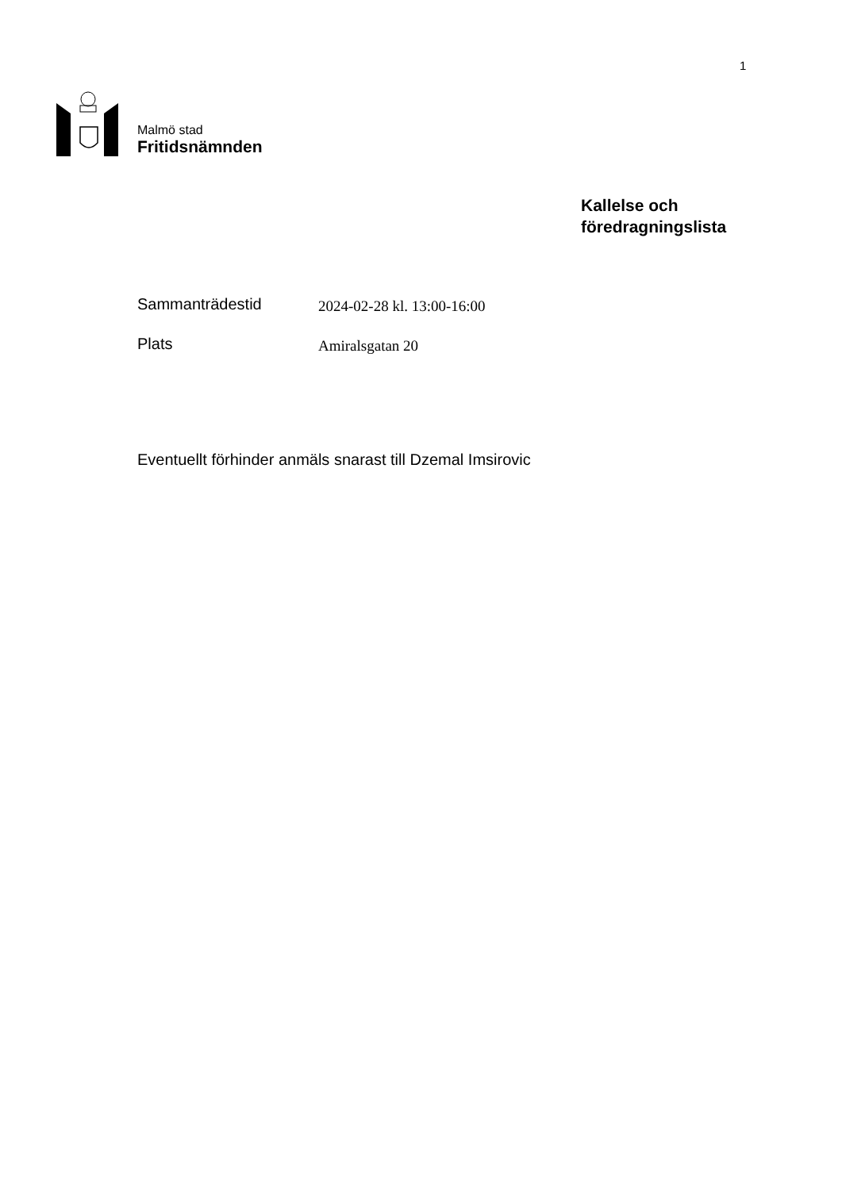1
Malmö stad
Fritidsnämnden
Kallelse och
föredragningslista
Sammanträdestid
2024-02-28 kl. 13:00-16:00
Plats
Amiralsgatan 20
Eventuellt förhinder anmäls snarast till Dzemal Imsirovic